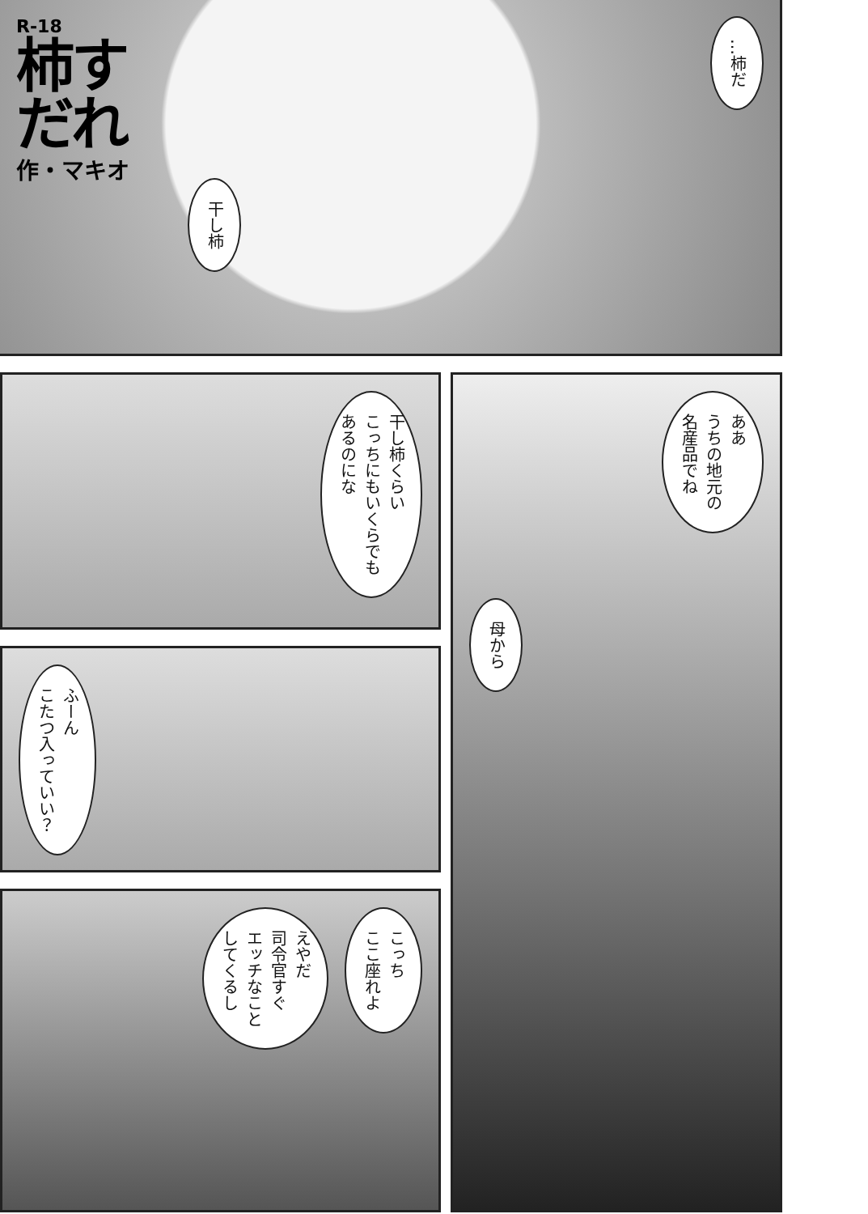R-18
柿すだれ
作・マキオ
干し柿
…柿だ
干し柿くらい
こっちにもいくらでも
あるのにな
ああ
うちの地元の
名産品でね
母から
ふーん
こたつ入っていい？
えやだ
司令官すぐ
エッチなこと
してくるし
こっち
ここ座れよ